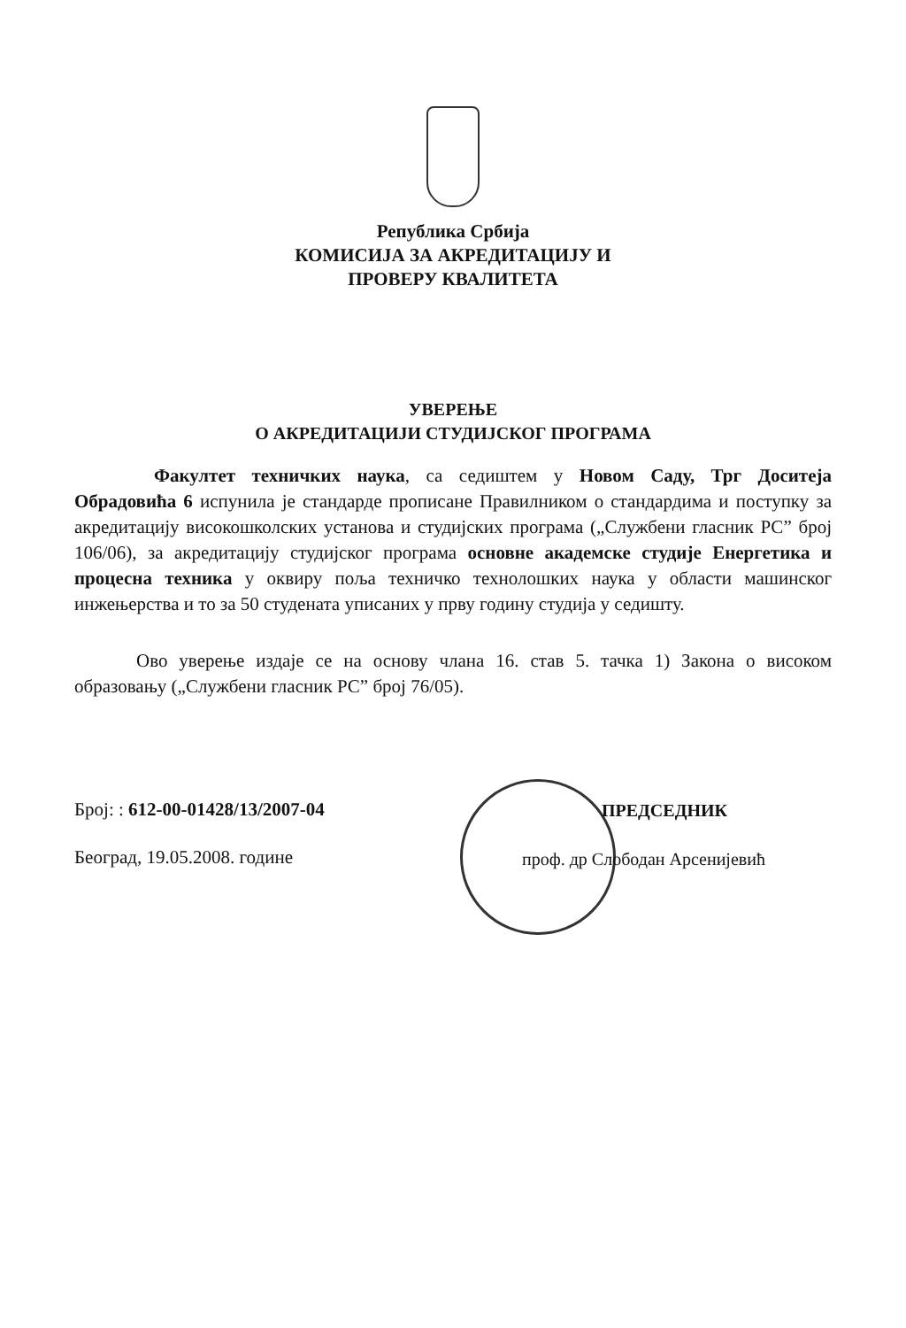Република Србија
КОМИСИЈА ЗА АКРЕДИТАЦИЈУ И
ПРОВЕРУ КВАЛИТЕТА
УВЕРЕЊЕ
О АКРЕДИТАЦИЈИ СТУДИЈСКОГ ПРОГРАМА
Факултет техничких наука, са седиштем у Новом Саду, Трг Доситеја Обрадовића 6 испунила је стандарде прописане Правилником о стандардима и поступку за акредитацију високошколских установа и студијских програма („Службени гласник РС” број 106/06), за акредитацију студијског програма основне академске студије Енергетика и процесна техника у оквиру поља техничко технолошких наука у области машинског инжењерства и то за 50 студената уписаних у прву годину студија у седишту.
Ово уверење издаје се на основу члана 16. став 5. тачка 1) Закона о високом образовању („Службени гласник РС” број 76/05).
Број: : 612-00-01428/13/2007-04
Београд, 19.05.2008. године
ПРЕДСЕДНИК
проф. др Слободан Арсенијевић